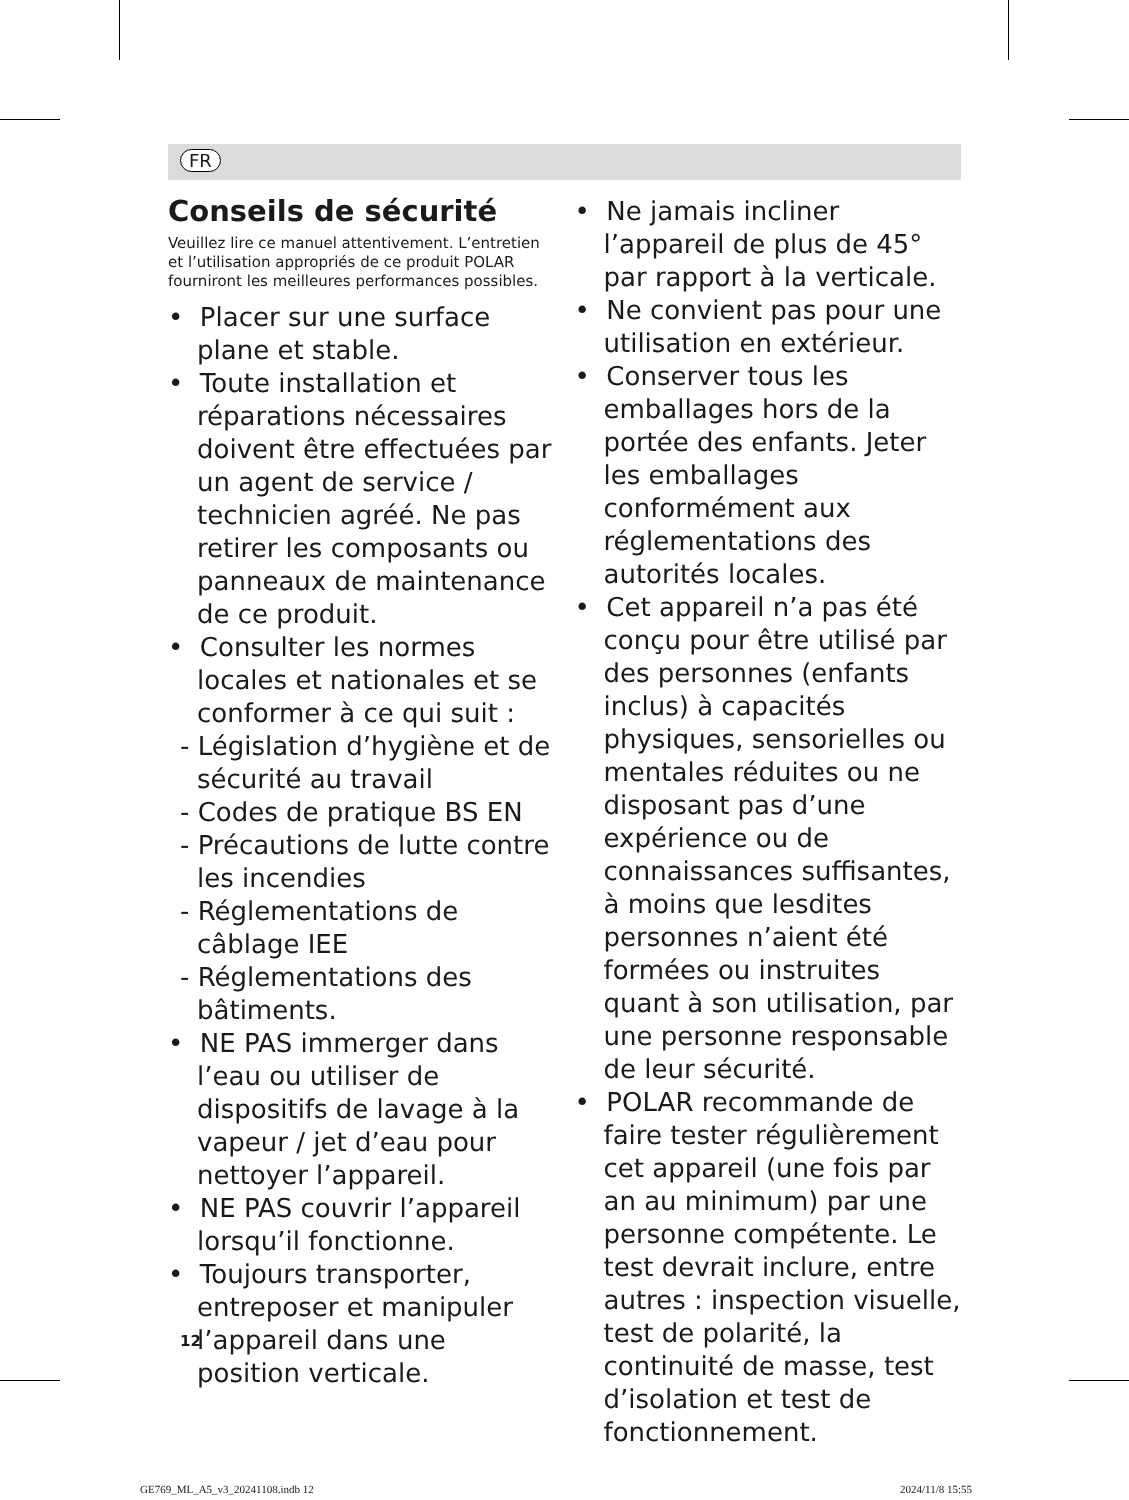FR
Conseils de sécurité
Veuillez lire ce manuel attentivement. L’entretien et l’utilisation appropriés de ce produit POLAR fourniront les meilleures performances possibles.
• Placer sur une surface plane et stable.
• Toute installation et réparations nécessaires doivent être effectuées par un agent de service / technicien agréé. Ne pas retirer les composants ou panneaux de maintenance de ce produit.
• Consulter les normes locales et nationales et se conformer à ce qui suit :
- Législation d’hygiène et de sécurité au travail
- Codes de pratique BS EN
- Précautions de lutte contre les incendies
- Réglementations de câblage IEE
- Réglementations des bâtiments.
• NE PAS immerger dans l’eau ou utiliser de dispositifs de lavage à la vapeur / jet d’eau pour nettoyer l’appareil.
• NE PAS couvrir l’appareil lorsqu’il fonctionne.
• Toujours transporter, entreposer et manipuler l’appareil dans une position verticale.
• Ne jamais incliner l’appareil de plus de 45° par rapport à la verticale.
• Ne convient pas pour une utilisation en extérieur.
• Conserver tous les emballages hors de la portée des enfants. Jeter les emballages conformément aux réglementations des autorités locales.
• Cet appareil n’a pas été conçu pour être utilisé par des personnes (enfants inclus) à capacités physiques, sensorielles ou mentales réduites ou ne disposant pas d’une expérience ou de connaissances suffisantes, à moins que lesdites personnes n’aient été formées ou instruites quant à son utilisation, par une personne responsable de leur sécurité.
• POLAR recommande de faire tester régulièrement cet appareil (une fois par an au minimum) par une personne compétente. Le test devrait inclure, entre autres : inspection visuelle, test de polarité, la continuité de masse, test d’isolation et test de fonctionnement.
12
GE769_ML_A5_v3_20241108.indb 12
2024/11/8 15:55